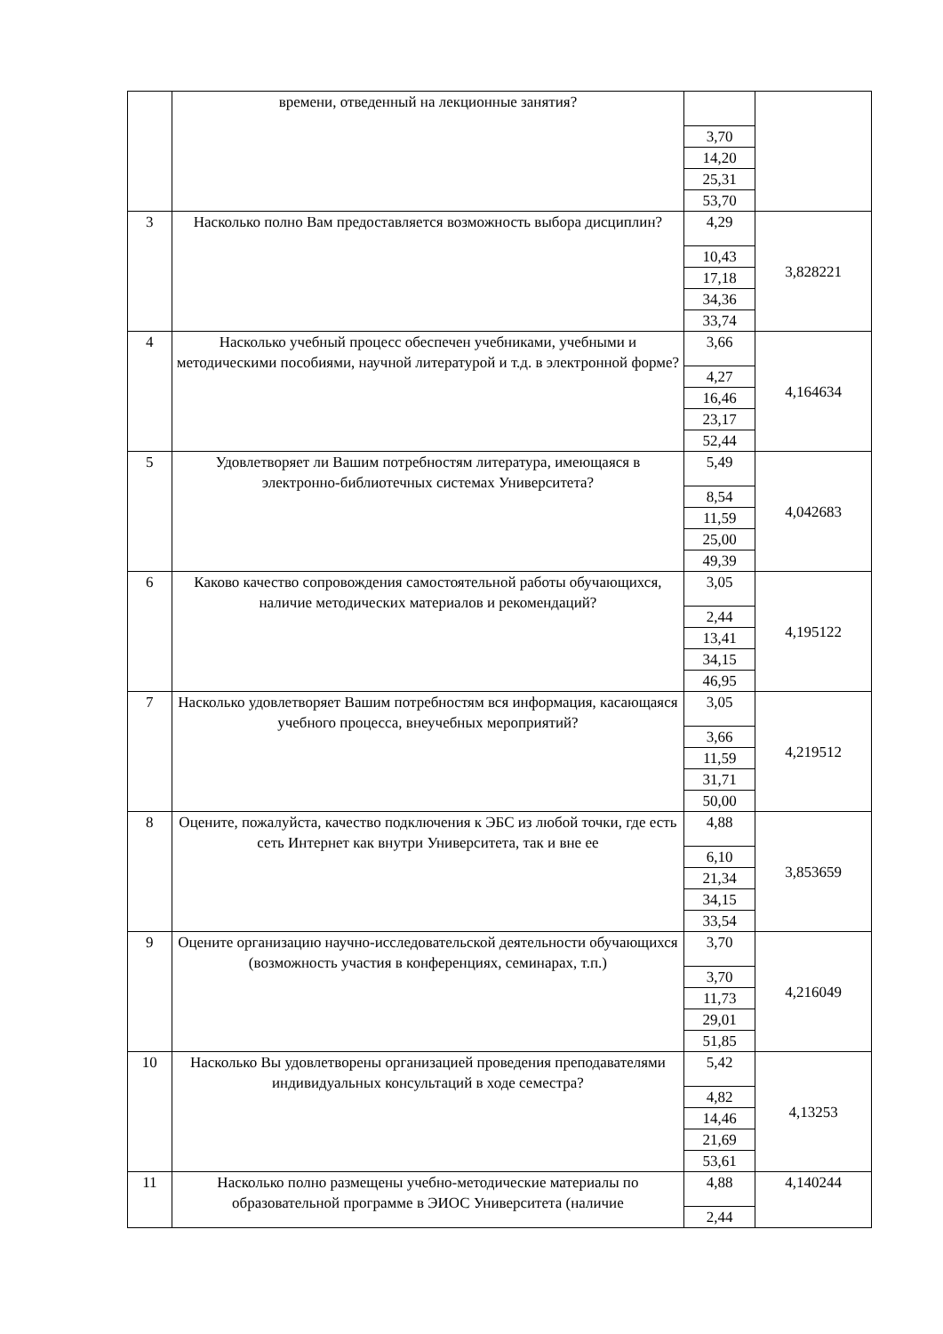| | времени, отведенный на лекционные занятия? | 3,70 14,20 25,31 53,70 | |
| 3 | Насколько полно Вам предоставляется возможность выбора дисциплин? | 4,29 10,43 17,18 34,36 33,74 | 3,828221 |
| 4 | Насколько учебный процесс обеспечен учебниками, учебными и методическими пособиями, научной литературой и т.д. в электронной форме? | 3,66 4,27 16,46 23,17 52,44 | 4,164634 |
| 5 | Удовлетворяет ли Вашим потребностям литература, имеющаяся в электронно-библиотечных системах Университета? | 5,49 8,54 11,59 25,00 49,39 | 4,042683 |
| 6 | Каково качество сопровождения самостоятельной работы обучающихся, наличие методических материалов и рекомендаций? | 3,05 2,44 13,41 34,15 46,95 | 4,195122 |
| 7 | Насколько удовлетворяет Вашим потребностям вся информация, касающаяся учебного процесса, внеучебных мероприятий? | 3,05 3,66 11,59 31,71 50,00 | 4,219512 |
| 8 | Оцените, пожалуйста, качество подключения к ЭБС из любой точки, где есть сеть Интернет как внутри Университета, так и вне ее | 4,88 6,10 21,34 34,15 33,54 | 3,853659 |
| 9 | Оцените организацию научно-исследовательской деятельности обучающихся (возможность участия в конференциях, семинарах, т.п.) | 3,70 3,70 11,73 29,01 51,85 | 4,216049 |
| 10 | Насколько Вы удовлетворены организацией проведения преподавателями индивидуальных консультаций в ходе семестра? | 5,42 4,82 14,46 21,69 53,61 | 4,13253 |
| 11 | Насколько полно размещены учебно-методические материалы по образовательной программе в ЭИОС Университета (наличие | 4,88 2,44 | 4,140244 |